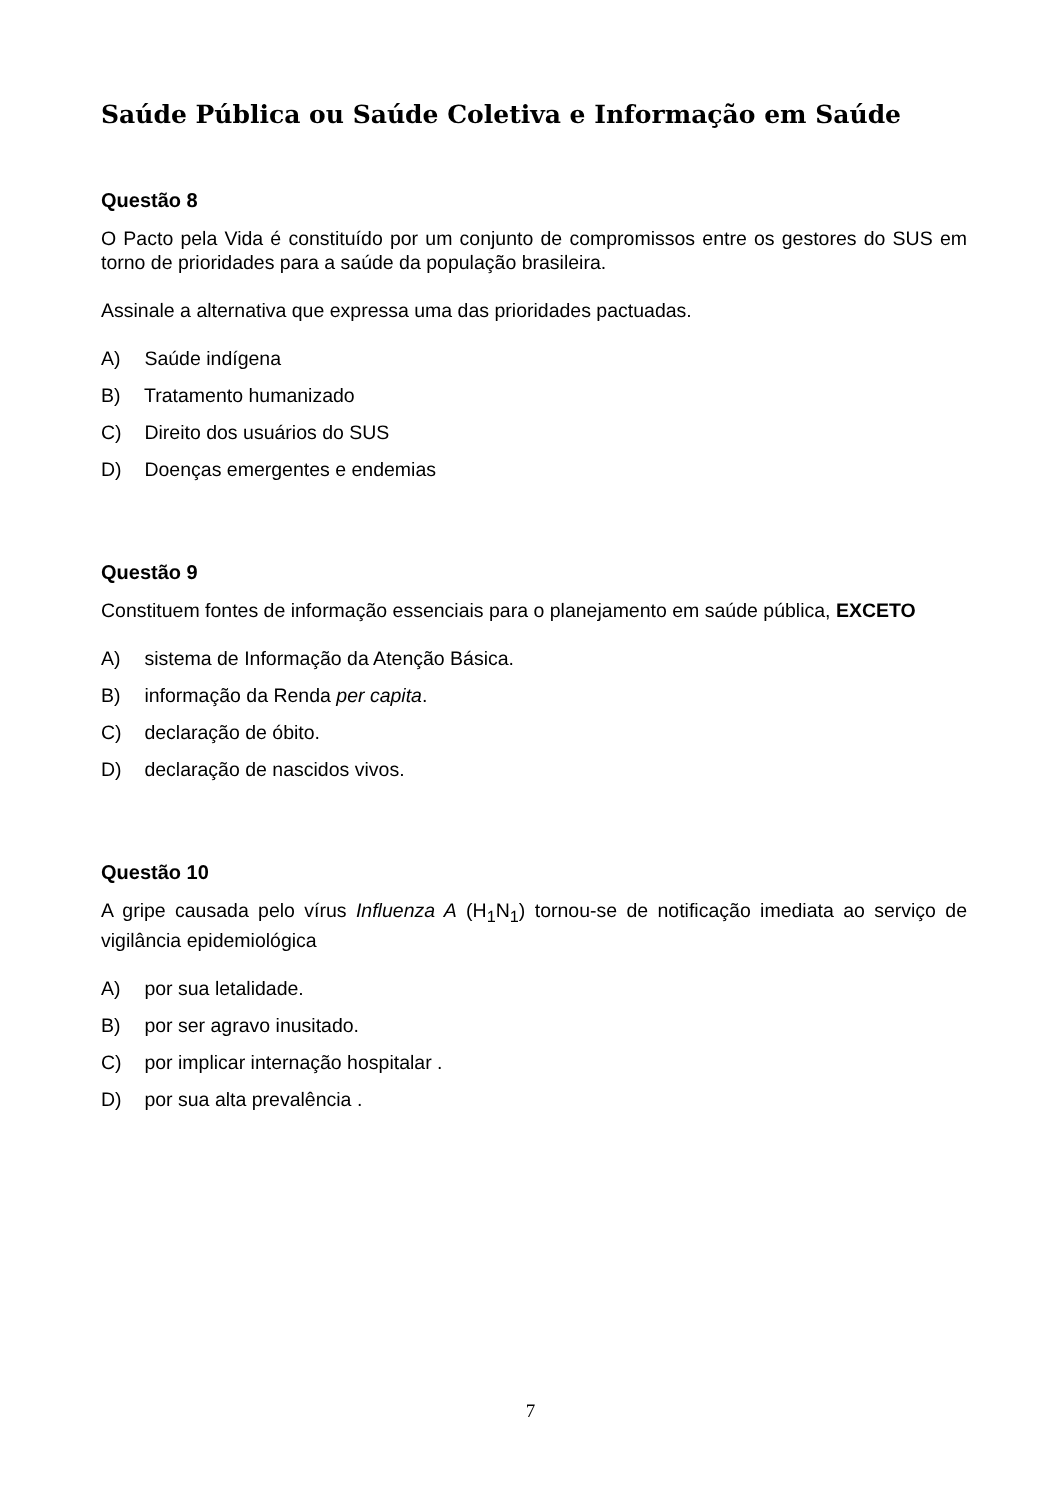Saúde Pública ou Saúde Coletiva e Informação em Saúde
Questão 8
O Pacto pela Vida é constituído por um conjunto de compromissos entre os gestores do SUS em torno de prioridades para a saúde da população brasileira.
Assinale a alternativa que expressa uma das prioridades pactuadas.
A) Saúde indígena
B) Tratamento humanizado
C) Direito dos usuários do SUS
D) Doenças emergentes e endemias
Questão 9
Constituem fontes de informação essenciais para o planejamento em saúde pública, EXCETO
A) sistema de Informação da Atenção Básica.
B) informação da Renda per capita.
C) declaração de óbito.
D) declaração de nascidos vivos.
Questão 10
A gripe causada pelo vírus Influenza A (H<sub>1</sub>N<sub>1</sub>) tornou-se de notificação imediata ao serviço de vigilância epidemiológica
A) por sua letalidade.
B) por ser agravo inusitado.
C) por implicar internação hospitalar .
D) por sua alta prevalência .
7